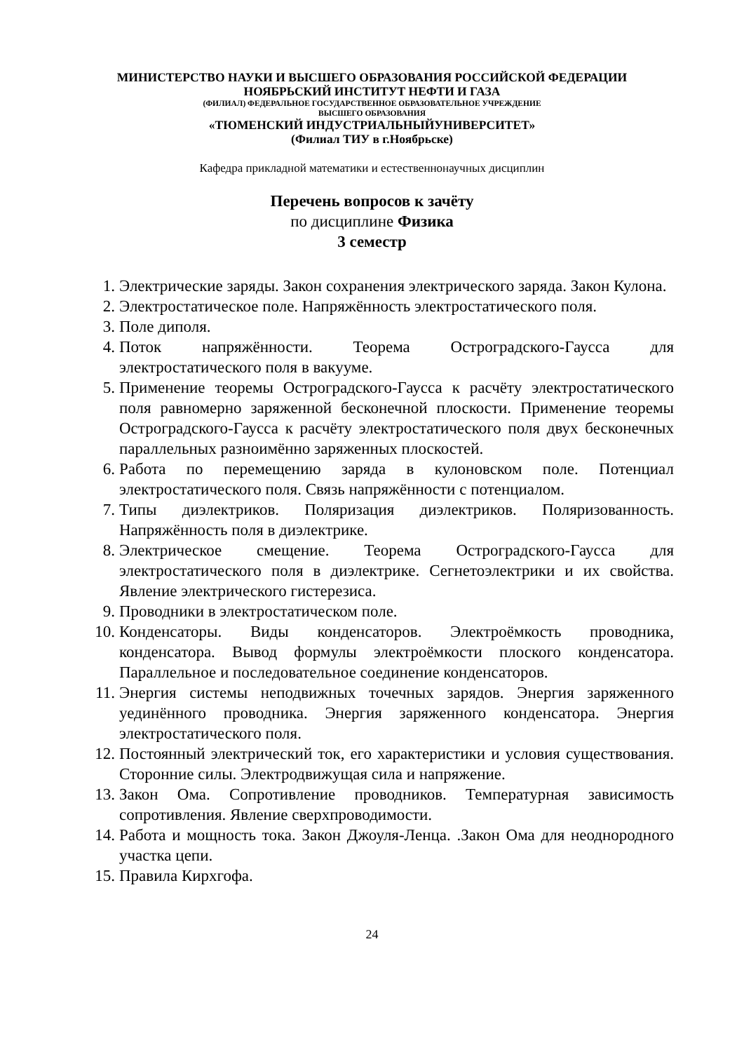МИНИСТЕРСТВО НАУКИ И ВЫСШЕГО ОБРАЗОВАНИЯ РОССИЙСКОЙ ФЕДЕРАЦИИ
НОЯБРЬСКИЙ ИНСТИТУТ НЕФТИ И ГАЗА
(ФИЛИАЛ) ФЕДЕРАЛЬНОЕ ГОСУДАРСТВЕННОЕ ОБРАЗОВАТЕЛЬНОЕ УЧРЕЖДЕНИЕ
ВЫСШЕГО ОБРАЗОВАНИЯ
«ТЮМЕНСКИЙ ИНДУСТРИАЛЬНЫЙУНИВЕРСИТЕТ»
(Филиал ТИУ в г.Ноябрьске)
Кафедра прикладной математики и естественнонаучных дисциплин
Перечень вопросов к зачёту
по дисциплине Физика
3 семестр
1. Электрические заряды. Закон сохранения электрического заряда. Закон Кулона.
2. Электростатическое поле. Напряжённость электростатического поля.
3. Поле диполя.
4. Поток напряжённости. Теорема Остроградского-Гаусса для электростатического поля в вакууме.
5. Применение теоремы Остроградского-Гаусса к расчёту электростатического поля равномерно заряженной бесконечной плоскости. Применение теоремы Остроградского-Гаусса к расчёту электростатического поля двух бесконечных параллельных разноимённо заряженных плоскостей.
6. Работа по перемещению заряда в кулоновском поле. Потенциал электростатического поля. Связь напряжённости с потенциалом.
7. Типы диэлектриков. Поляризация диэлектриков. Поляризованность. Напряжённость поля в диэлектрике.
8. Электрическое смещение. Теорема Остроградского-Гаусса для электростатического поля в диэлектрике. Сегнетоэлектрики и их свойства. Явление электрического гистерезиса.
9. Проводники в электростатическом поле.
10. Конденсаторы. Виды конденсаторов. Электроёмкость проводника, конденсатора. Вывод формулы электроёмкости плоского конденсатора. Параллельное и последовательное соединение конденсаторов.
11. Энергия системы неподвижных точечных зарядов. Энергия заряженного уединённого проводника. Энергия заряженного конденсатора. Энергия электростатического поля.
12. Постоянный электрический ток, его характеристики и условия существования. Сторонние силы. Электродвижущая сила и напряжение.
13. Закон Ома. Сопротивление проводников. Температурная зависимость сопротивления. Явление сверхпроводимости.
14. Работа и мощность тока. Закон Джоуля-Ленца. .Закон Ома для неоднородного участка цепи.
15. Правила Кирхгофа.
24